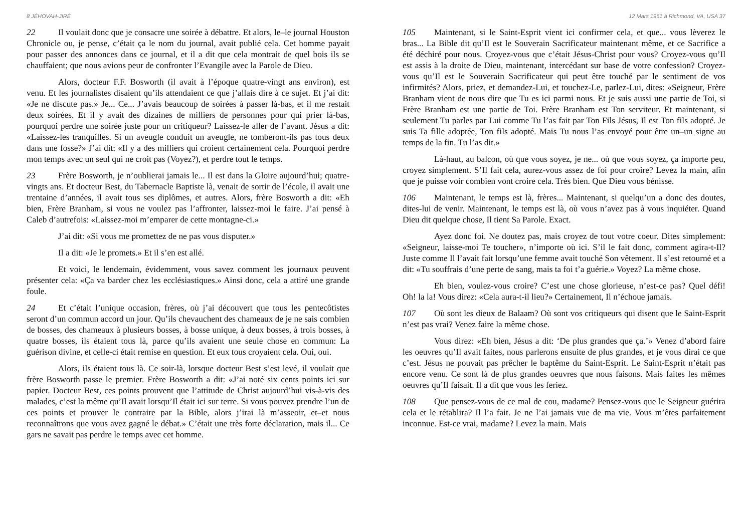8 JÉHOVAH-JIRÉ
22 Il voulait donc que je consacre une soirée à débattre. Et alors, le–le journal Houston Chronicle ou, je pense, c’était ça le nom du journal, avait publié cela. Cet homme payait pour passer des annonces dans ce journal, et il a dit que cela montrait de quel bois ils se chauffaient; que nous avions peur de confronter l’Evangile avec la Parole de Dieu.
Alors, docteur F.F. Bosworth (il avait à l’époque quatre-vingt ans environ), est venu. Et les journalistes disaient qu’ils attendaient ce que j’allais dire à ce sujet. Et j’ai dit: «Je ne discute pas.» Je... Ce... J’avais beaucoup de soirées à passer là-bas, et il me restait deux soirées. Et il y avait des dizaines de milliers de personnes pour qui prier là-bas, pourquoi perdre une soirée juste pour un critiqueur? Laissez-le aller de l’avant. Jésus a dit: «Laissez-les tranquilles. Si un aveugle conduit un aveugle, ne tomberont-ils pas tous deux dans une fosse?» J’ai dit: «Il y a des milliers qui croient certainement cela. Pourquoi perdre mon temps avec un seul qui ne croit pas (Voyez?), et perdre tout le temps.
23 Frère Bosworth, je n’oublierai jamais le... Il est dans la Gloire aujourd’hui; quatre-vingts ans. Et docteur Best, du Tabernacle Baptiste là, venait de sortir de l’école, il avait une trentaine d’années, il avait tous ses diplômes, et autres. Alors, frère Bosworth a dit: «Eh bien, Frère Branham, si vous ne voulez pas l’affronter, laissez-moi le faire. J’ai pensé à Caleb d’autrefois: «Laissez-moi m’emparer de cette montagne-ci.»
J’ai dit: «Si vous me promettez de ne pas vous disputer.»
Il a dit: «Je le promets.» Et il s’en est allé.
Et voici, le lendemain, évidemment, vous savez comment les journaux peuvent présenter cela: «Ça va barder chez les ecclésiastiques.» Ainsi donc, cela a attiré une grande foule.
24 Et c’était l’unique occasion, frères, où j’ai découvert que tous les pentecôtistes seront d’un commun accord un jour. Qu’ils chevauchent des chameaux de je ne sais combien de bosses, des chameaux à plusieurs bosses, à bosse unique, à deux bosses, à trois bosses, à quatre bosses, ils étaient tous là, parce qu’ils avaient une seule chose en commun: La guérison divine, et celle-ci était remise en question. Et eux tous croyaient cela. Oui, oui.
Alors, ils étaient tous là. Ce soir-là, lorsque docteur Best s’est levé, il voulait que frère Bosworth passe le premier. Frère Bosworth a dit: «J’ai noté six cents points ici sur papier. Docteur Best, ces points prouvent que l’attitude de Christ aujourd’hui vis-à-vis des malades, c’est la même qu’Il avait lorsqu’Il était ici sur terre. Si vous pouvez prendre l’un de ces points et prouver le contraire par la Bible, alors j’irai là m’asseoir, et–et nous reconnaîtrons que vous avez gagné le débat.» C’était une très forte déclaration, mais il... Ce gars ne savait pas perdre le temps avec cet homme.
12 Mars 1961 à Richmond, VA, USA 37
105 Maintenant, si le Saint-Esprit vient ici confirmer cela, et que... vous lèverez le bras... La Bible dit qu’Il est le Souverain Sacrificateur maintenant même, et ce Sacrifice a été déchiré pour nous. Croyez-vous que c’était Jésus-Christ pour vous? Croyez-vous qu’Il est assis à la droite de Dieu, maintenant, intercédant sur base de votre confession? Croyez-vous qu’Il est le Souverain Sacrificateur qui peut être touché par le sentiment de vos infirmités? Alors, priez, et demandez-Lui, et touchez-Le, parlez-Lui, dites: «Seigneur, Frère Branham vient de nous dire que Tu es ici parmi nous. Et je suis aussi une partie de Toi, si Frère Branham est une partie de Toi. Frère Branham est Ton serviteur. Et maintenant, si seulement Tu parles par Lui comme Tu l’as fait par Ton Fils Jésus, Il est Ton fils adopté. Je suis Ta fille adoptée, Ton fils adopté. Mais Tu nous l’as envoyé pour être un–un signe au temps de la fin. Tu l’as dit.»
Là-haut, au balcon, où que vous soyez, je ne... où que vous soyez, ça importe peu, croyez simplement. S’Il fait cela, aurez-vous assez de foi pour croire? Levez la main, afin que je puisse voir combien vont croire cela. Très bien. Que Dieu vous bénisse.
106 Maintenant, le temps est là, frères... Maintenant, si quelqu’un a donc des doutes, dites-lui de venir. Maintenant, le temps est là, où vous n’avez pas à vous inquiéter. Quand Dieu dit quelque chose, Il tient Sa Parole. Exact.
Ayez donc foi. Ne doutez pas, mais croyez de tout votre coeur. Dites simplement: «Seigneur, laisse-moi Te toucher», n’importe où ici. S’il le fait donc, comment agira-t-Il? Juste comme Il l’avait fait lorsqu’une femme avait touché Son vêtement. Il s’est retourné et a dit: «Tu souffrais d’une perte de sang, mais ta foi t’a guérie.» Voyez? La même chose.
Eh bien, voulez-vous croire? C’est une chose glorieuse, n’est-ce pas? Quel défi! Oh! la la! Vous direz: «Cela aura-t-il lieu?» Certainement, Il n’échoue jamais.
107 Où sont les dieux de Balaam? Où sont vos critiqueurs qui disent que le Saint-Esprit n’est pas vrai? Venez faire la même chose.
Vous direz: «Eh bien, Jésus a dit: ‘De plus grandes que ça.’» Venez d’abord faire les oeuvres qu’Il avait faites, nous parlerons ensuite de plus grandes, et je vous dirai ce que c’est. Jésus ne pouvait pas prêcher le baptême du Saint-Esprit. Le Saint-Esprit n’était pas encore venu. Ce sont là de plus grandes oeuvres que nous faisons. Mais faites les mêmes oeuvres qu’Il faisait. Il a dit que vous les feriez.
108 Que pensez-vous de ce mal de cou, madame? Pensez-vous que le Seigneur guérira cela et le rétablira? Il l’a fait. Je ne l’ai jamais vue de ma vie. Vous m’êtes parfaitement inconnue. Est-ce vrai, madame? Levez la main. Mais